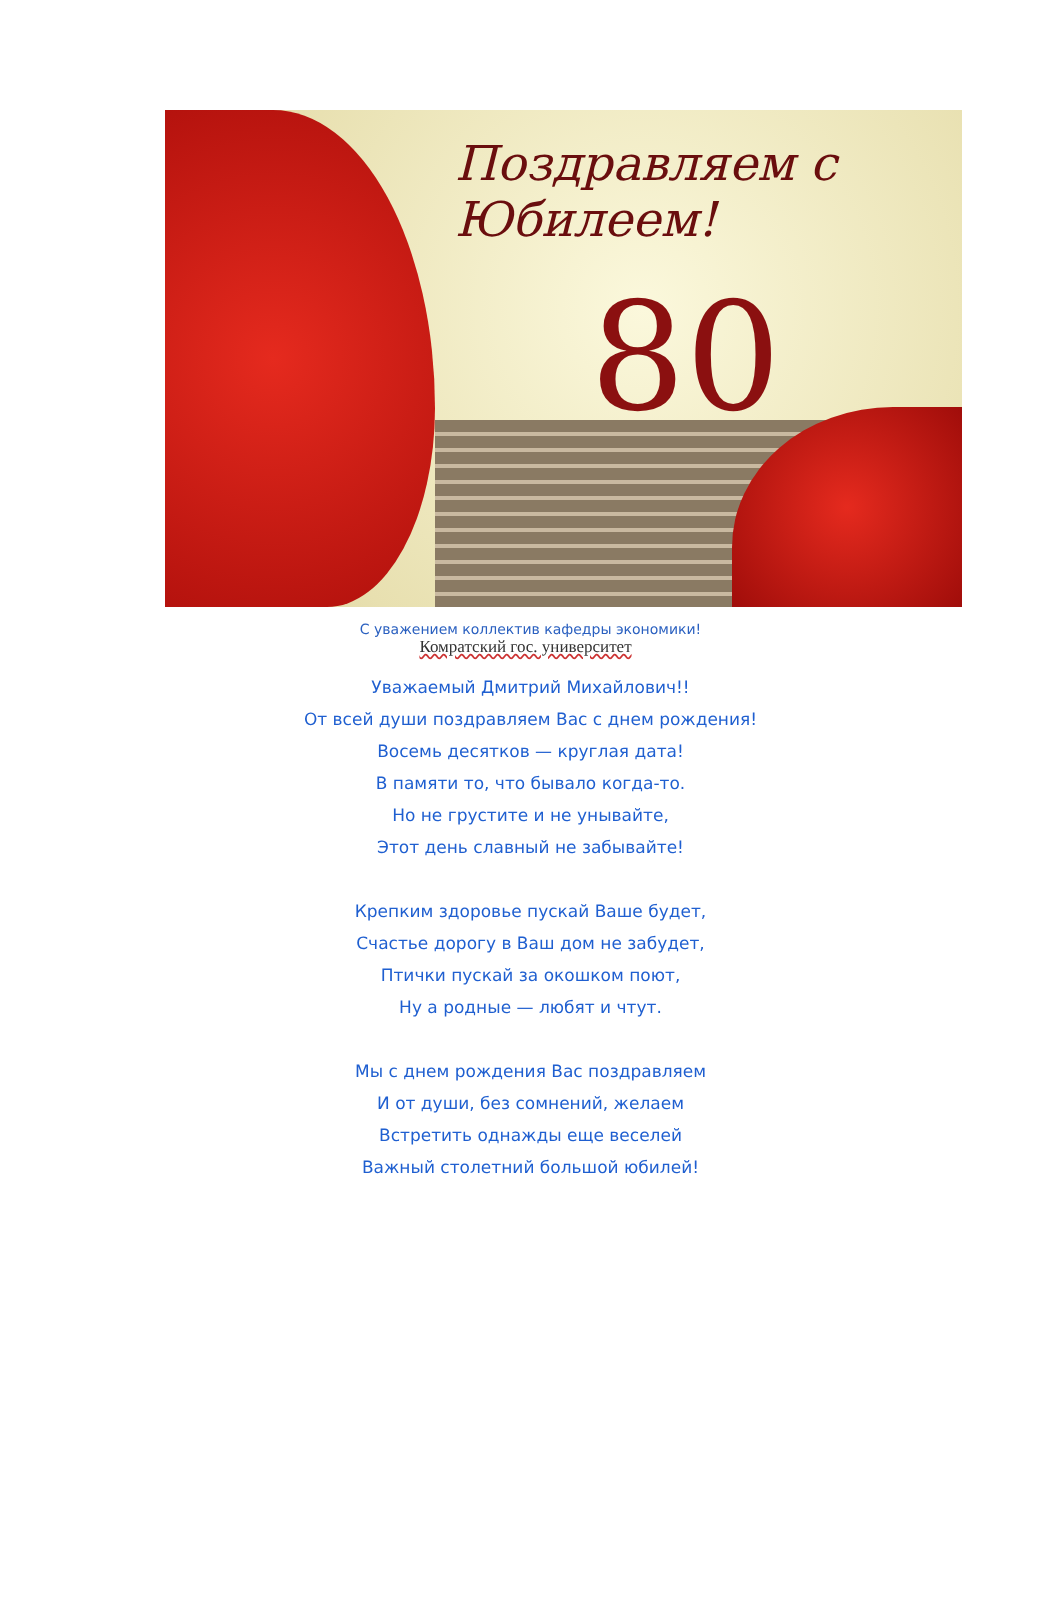Поздравляем с Юбилеем!
80
С уважением коллектив кафедры экономики!
Комратский гос. университет
Уважаемый Дмитрий Михайлович!!
От всей души поздравляем Вас с днем рождения!
Восемь десятков — круглая дата!
В памяти то, что бывало когда-то.
Но не грустите и не унывайте,
Этот день славный не забывайте!
Крепким здоровье пускай Ваше будет,
Счастье дорогу в Ваш дом не забудет,
Птички пускай за окошком поют,
Ну а родные — любят и чтут.
Мы с днем рождения Вас поздравляем
И от души, без сомнений, желаем
Встретить однажды еще веселей
Важный столетний большой юбилей!